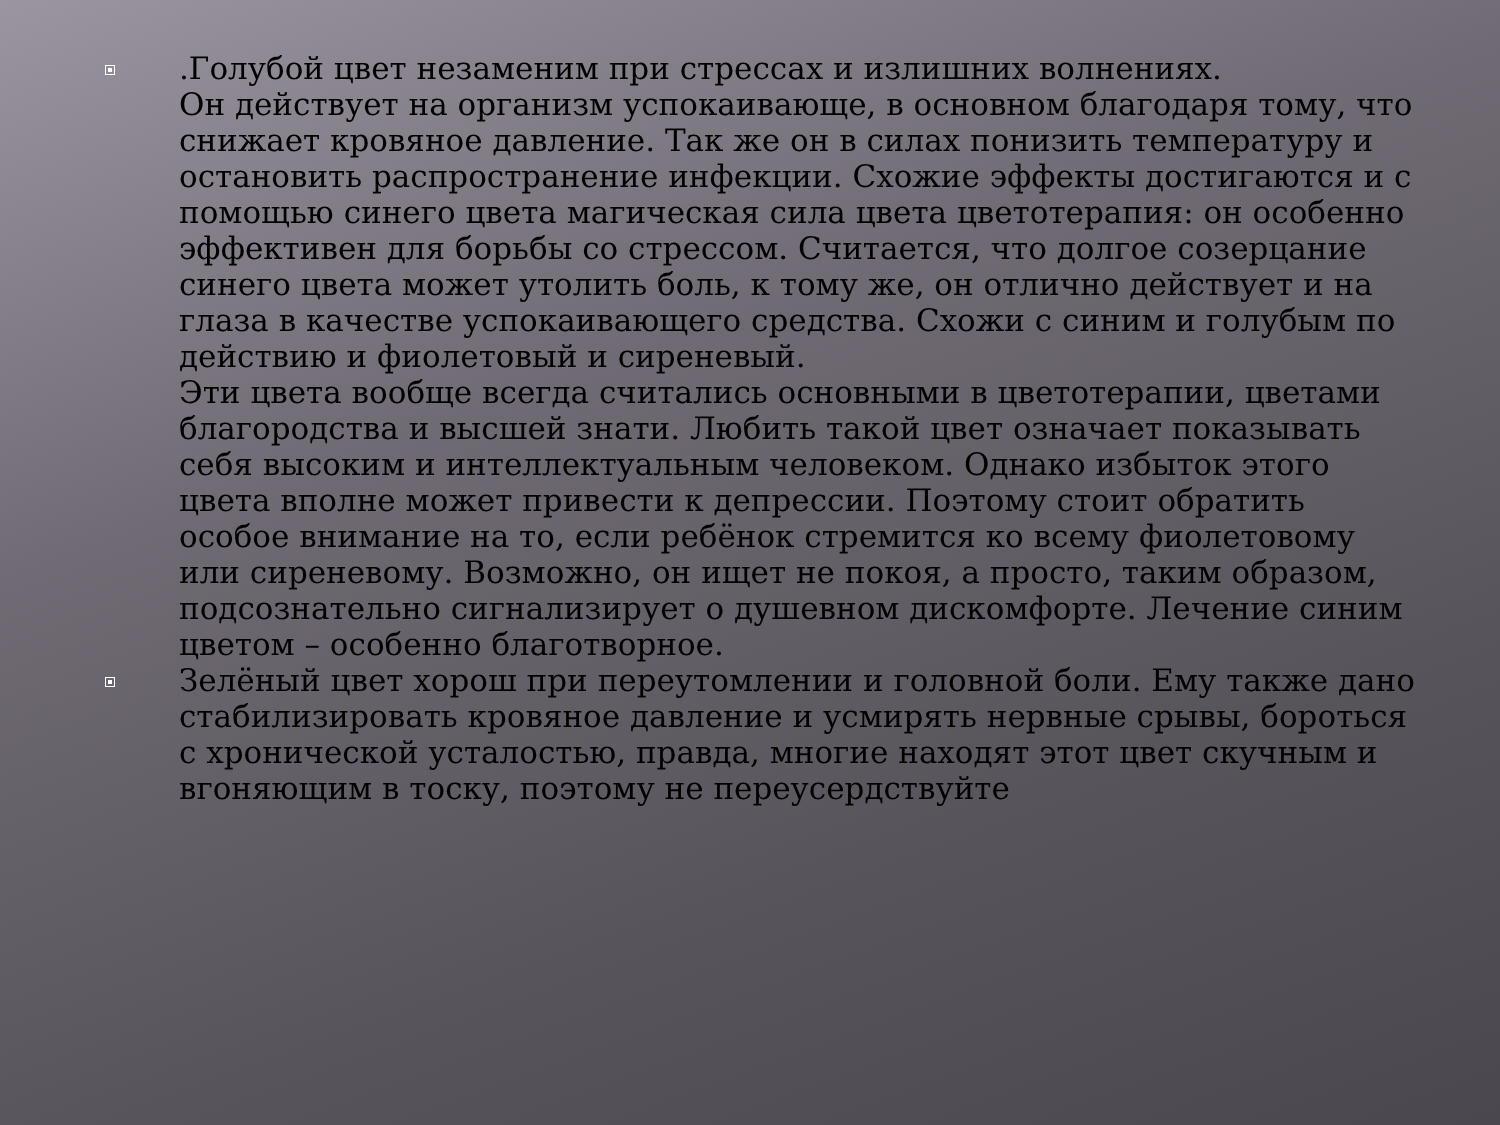.Голубой цвет незаменим при стрессах и излишних волнениях.
Он действует на организм успокаивающе, в основном благодаря тому, что снижает кровяное давление. Так же он в силах понизить температуру и остановить распространение инфекции. Схожие эффекты достигаются и с помощью синего цвета магическая сила цвета цветотерапия: он особенно эффективен для борьбы со стрессом. Считается, что долгое созерцание синего цвета может утолить боль, к тому же, он отлично действует и на глаза в качестве успокаивающего средства. Схожи с синим и голубым по действию и фиолетовый и сиреневый.
Эти цвета вообще всегда считались основными в цветотерапии, цветами благородства и высшей знати. Любить такой цвет означает показывать себя высоким и интеллектуальным человеком. Однако избыток этого цвета вполне может привести к депрессии. Поэтому стоит обратить особое внимание на то, если ребёнок стремится ко всему фиолетовому или сиреневому. Возможно, он ищет не покоя, а просто, таким образом, подсознательно сигнализирует о душевном дискомфорте. Лечение синим цветом – особенно благотворное.
Зелёный цвет хорош при переутомлении и головной боли. Ему также дано стабилизировать кровяное давление и усмирять нервные срывы, бороться с хронической усталостью, правда, многие находят этот цвет скучным и вгоняющим в тоску, поэтому не переусердствуйте